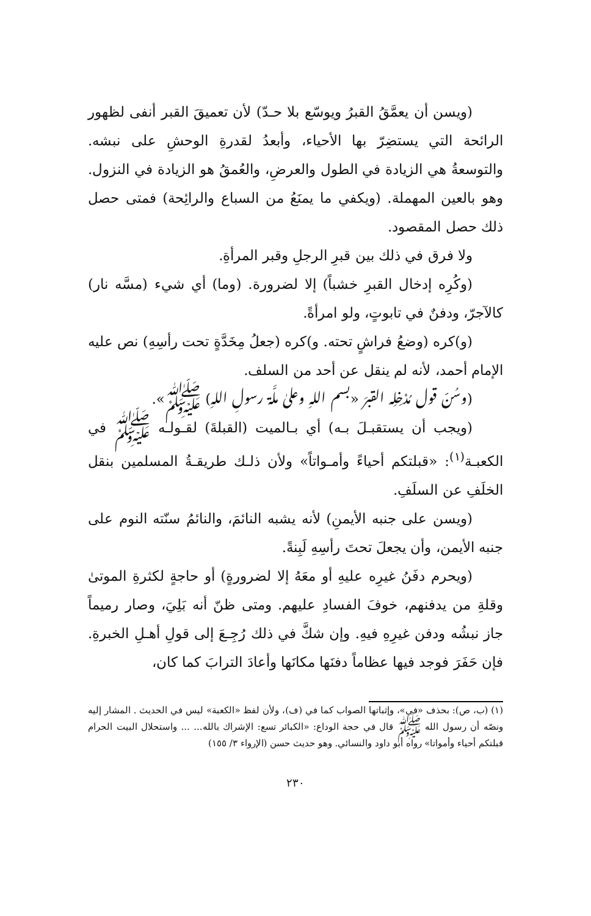(ويسن أن يعمَّقُ القبرُ ويوسّع بلا حـدّ) لأن تعميقَ القبر أنفى لظهور الرائحة التي يستضِرّ بها الأحياء، وأبعدُ لقدرةِ الوحشِ على نبشه. والتوسعةُ هي الزيادة في الطول والعرضِ، والعُمقُ هو الزيادة في النزول. وهو بالعين المهملة. (ويكفي ما يمنَعُ من السباع والرائِحة) فمتى حصل ذلك حصل المقصود.
ولا فرق في ذلك بين قبرِ الرجلِ وقبر المرأةِ.
(وكُرِه إدخال القبرِ خشباً) إلا لضرورة. (وما) أي شيء (مسَّه نار) كالآجرّ، ودفنٌ في تابوتٍ، ولو امرأةً.
(و)كره (وضعُ فراشٍ تحته. و)كره (جعلُ مِخَدَّةٍ تحت رأسِهِ) نص عليه الإمام أحمد، لأنه لم ينقل عن أحد من السلف.
(وسُنّ قول مُدْخِلِه القبرَ «بسم اللهِ وعلىٰ ملَّة رسولِ اللهِ) ﷺ».
(ويجب أن يستقبـلَ بـه) أي بـالميت (القبلةَ) لقـولـه ﷺ في الكعبـة<sup>(١)</sup>: «قبلتكم أحياءً وأمـواتاً» ولأن ذلـك طريقـةُ المسلمين بنقل الخلَفِ عن السلَفِ.
(ويسن على جنبه الأيمنِ) لأنه يشبه النائمَ، والنائمُ سنّته النوم على جنبه الأيمن، وأن يجعلَ تحتَ رأسِهِ لَبِنةً.
(ويحرم دفَنُ غيرِه عليهِ أو معَهُ إلا لضرورةٍ) أو حاجةٍ لكثرةِ الموتىٰ وقلةِ من يدفنهم، خوفَ الفسادِ عليهم. ومتى ظنّ أنه بَلِيَ، وصار رميماً جاز نبشُه ودفن غيرِهِ فيهِ. وإن شكَّ في ذلك رُجِـعَ إلى قولِ أهـلِ الخبرةِ. فإن حَفَرَ فوجد فيها عظاماً دفنَها مكانَها وأعادَ الترابَ كما كان،
(١) (ب، ص): بحذف «في»، وإثباتها الصواب كما في (ف)، ولأن لفظ «الكعبة» ليس في الحديث . المشار إليه ونصّه أن رسول الله ﷺ قال في حجة الوداع: «الكبائر تسع: الإشراك بالله... ... واستحلال البيت الحرام قبلتكم أحياء وأمواتا» رواه أبو داود والنسائي. وهو حديث حسن (الإرواء ٣/ ١٥٥)
٢٣٠